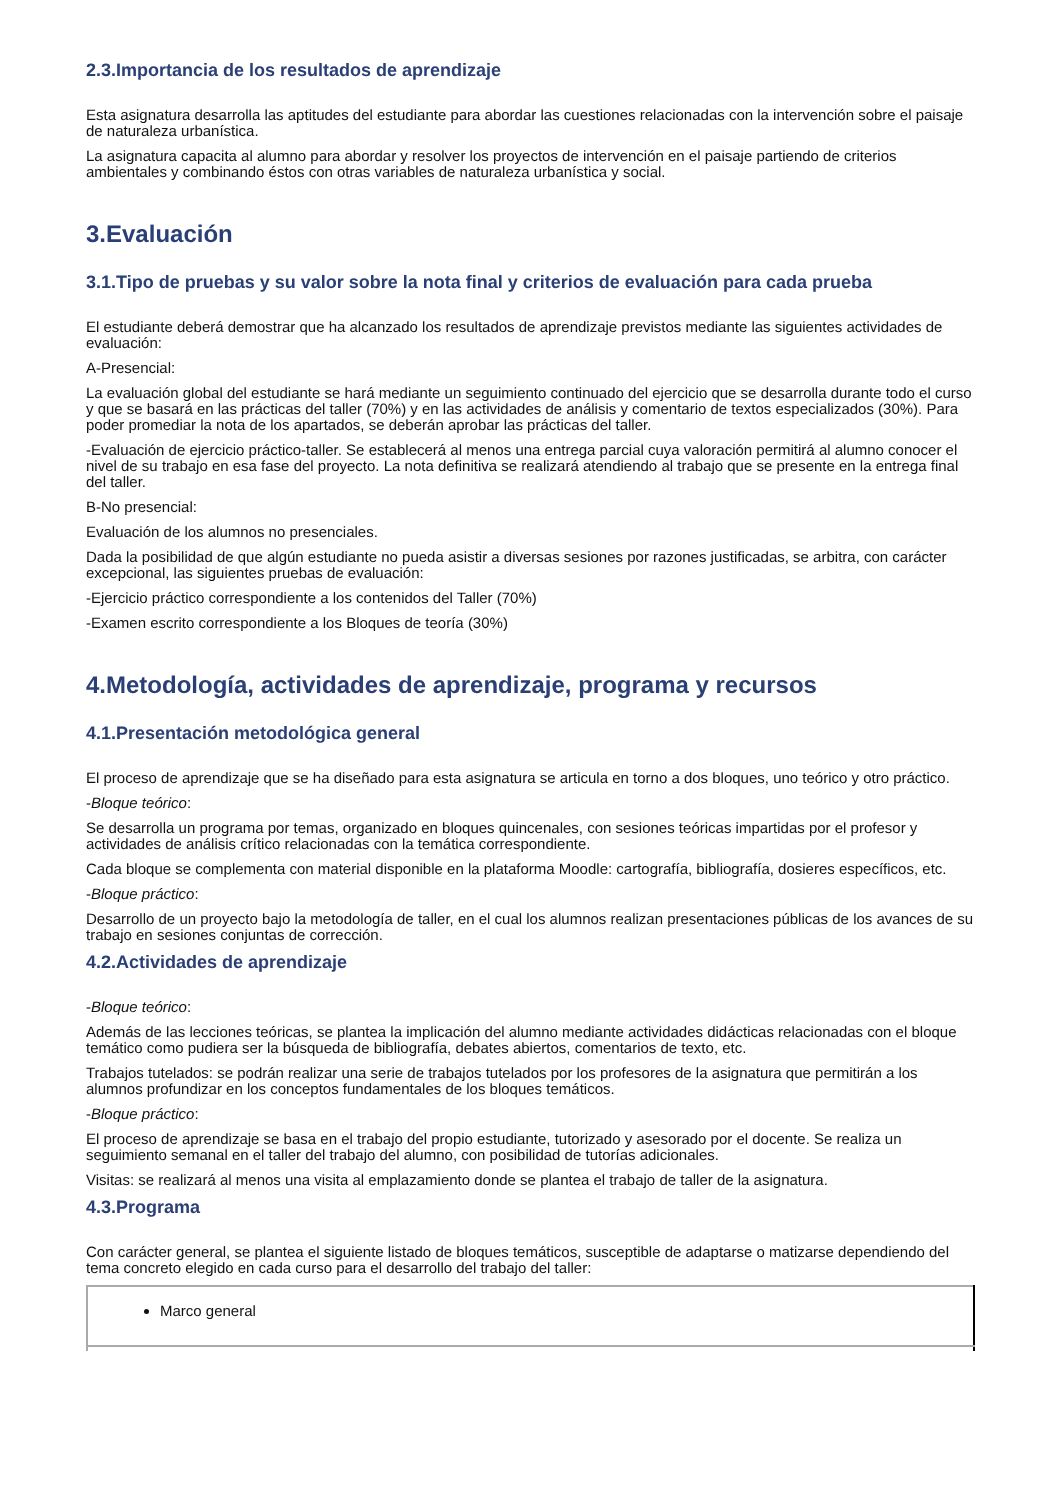2.3.Importancia de los resultados de aprendizaje
Esta asignatura desarrolla las aptitudes del estudiante para abordar las cuestiones relacionadas con la intervención sobre el paisaje de naturaleza urbanística.
La asignatura capacita al alumno para abordar y resolver los proyectos de intervención en el paisaje partiendo de criterios ambientales y combinando éstos con otras variables de naturaleza urbanística y social.
3.Evaluación
3.1.Tipo de pruebas y su valor sobre la nota final y criterios de evaluación para cada prueba
El estudiante deberá demostrar que ha alcanzado los resultados de aprendizaje previstos mediante las siguientes actividades de evaluación:
A-Presencial:
La evaluación global del estudiante se hará mediante un seguimiento continuado del ejercicio que se desarrolla durante todo el curso y que se basará en las prácticas del taller (70%) y en las actividades de análisis y comentario de textos especializados (30%). Para poder promediar la nota de los apartados, se deberán aprobar las prácticas del taller.
-Evaluación de ejercicio práctico-taller. Se establecerá al menos una entrega parcial cuya valoración permitirá al alumno conocer el nivel de su trabajo en esa fase del proyecto. La nota definitiva se realizará atendiendo al trabajo que se presente en la entrega final del taller.
B-No presencial:
Evaluación de los alumnos no presenciales.
Dada la posibilidad de que algún estudiante no pueda asistir a diversas sesiones por razones justificadas, se arbitra, con carácter excepcional, las siguientes pruebas de evaluación:
-Ejercicio práctico correspondiente a los contenidos del Taller (70%)
-Examen escrito correspondiente a los Bloques de teoría (30%)
4.Metodología, actividades de aprendizaje, programa y recursos
4.1.Presentación metodológica general
El proceso de aprendizaje que se ha diseñado para esta asignatura se articula en torno a dos bloques, uno teórico y otro práctico.
-Bloque teórico:
Se desarrolla un programa por temas, organizado en bloques quincenales, con sesiones teóricas impartidas por el profesor y actividades de análisis crítico relacionadas con la temática correspondiente.
Cada bloque se complementa con material disponible en la plataforma Moodle: cartografía, bibliografía, dosieres específicos, etc.
-Bloque práctico:
Desarrollo de un proyecto bajo la metodología de taller, en el cual los alumnos realizan presentaciones públicas de los avances de su trabajo en sesiones conjuntas de corrección.
4.2.Actividades de aprendizaje
-Bloque teórico:
Además de las lecciones teóricas, se plantea la implicación del alumno mediante actividades didácticas relacionadas con el bloque temático como pudiera ser la búsqueda de bibliografía, debates abiertos, comentarios de texto, etc.
Trabajos tutelados: se podrán realizar una serie de trabajos tutelados por los profesores de la asignatura que permitirán a los alumnos profundizar en los conceptos fundamentales de los bloques temáticos.
-Bloque práctico:
El proceso de aprendizaje se basa en el trabajo del propio estudiante, tutorizado y asesorado por el docente. Se realiza un seguimiento semanal en el taller del trabajo del alumno, con posibilidad de tutorías adicionales.
Visitas: se realizará al menos una visita al emplazamiento donde se plantea el trabajo de taller de la asignatura.
4.3.Programa
Con carácter general, se plantea el siguiente listado de bloques temáticos, susceptible de adaptarse o matizarse dependiendo del tema concreto elegido en cada curso para el desarrollo del trabajo del taller:
| Marco general |